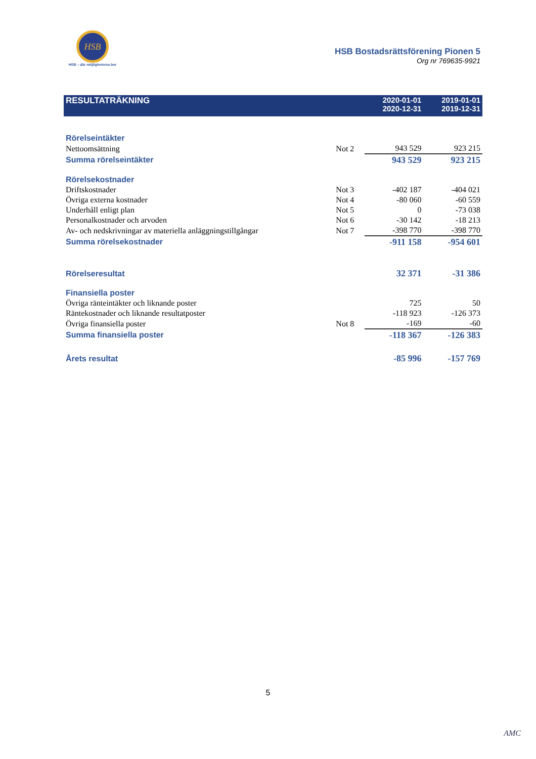HSB
HSB – där möjligheterna bor
HSB Bostadsrättsförening Pionen 5
Org nr 769635-9921
| RESULTATRÄKNING | | 2020-01-01 2020-12-31 | 2019-01-01 2019-12-31 |
| --- | --- | --- | --- |
| Rörelseintäkter | | | |
| Nettoomsättning | Not 2 | 943 529 | 923 215 |
| Summa rörelseintäkter | | 943 529 | 923 215 |
| Rörelsekostnader | | | |
| Driftskostnader | Not 3 | -402 187 | -404 021 |
| Övriga externa kostnader | Not 4 | -80 060 | -60 559 |
| Underhåll enligt plan | Not 5 | 0 | -73 038 |
| Personalkostnader och arvoden | Not 6 | -30 142 | -18 213 |
| Av- och nedskrivningar av materiella anläggningstillgångar | Not 7 | -398 770 | -398 770 |
| Summa rörelsekostnader | | -911 158 | -954 601 |
| Rörelseresultat | | 32 371 | -31 386 |
| Finansiella poster | | | |
| Övriga ränteintäkter och liknande poster | | 725 | 50 |
| Räntekostnader och liknande resultatposter | | -118 923 | -126 373 |
| Övriga finansiella poster | Not 8 | -169 | -60 |
| Summa finansiella poster | | -118 367 | -126 383 |
| Årets resultat | | -85 996 | -157 769 |
5
AMC